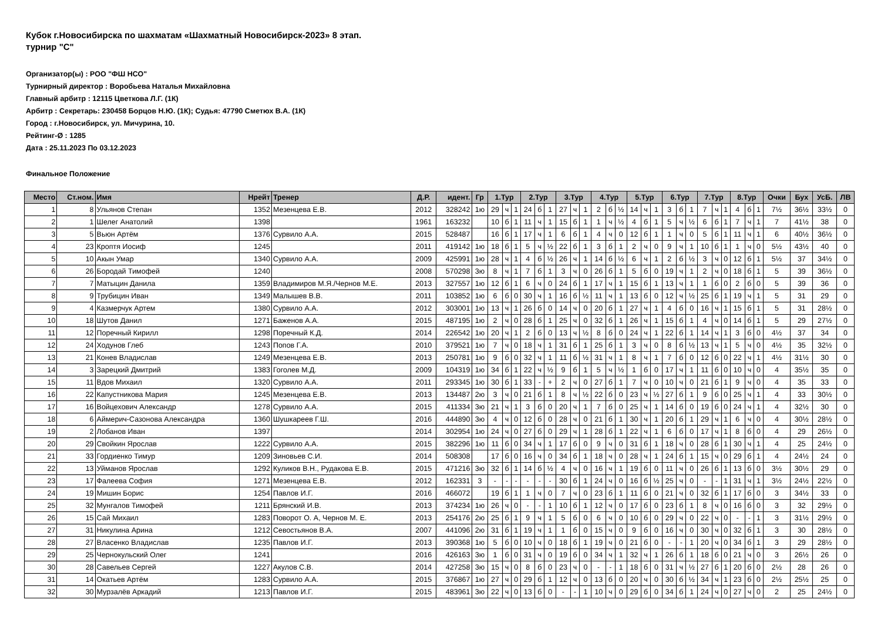Кубок г.Новосибирска по шахматам «Шахматный Новосибирск-2023» 8 этап.
турнир "C"
Организатор(ы) : РОО "ФШ НСО"
Турнирный директор : Воробьева Наталья Михайловна
Главный арбитр : 12115 Цветкова Л.Г. (1К)
Арбитр : Секретарь: 230458 Борцов Н.Ю. (1К); Судья: 47790 Сметюх В.А. (1К)
Город : г.Новосибирск, ул. Мичурина, 10.
Рейтинг-Ø : 1285
Дата : 25.11.2023 По 03.12.2023
Финальное Положение
| Место | Ст.ном. | Имя | Нрейт | Тренер | Д.Р. | идент. | Гр | 1.Тур | | | 2.Тур | | | 3.Тур | | | 4.Тур | | | 5.Тур | | | 6.Тур | | | 7.Тур | | | 8.Тур | | | Очки | Бух | УсБ. | ЛВ |
| --- | --- | --- | --- | --- | --- | --- | --- | --- | --- | --- | --- | --- | --- | --- | --- | --- | --- | --- | --- | --- | --- | --- | --- | --- | --- | --- | --- | --- | --- | --- | --- | --- | --- | --- | --- |
| 1 | 8 | Ульянов Степан | 1352 | Мезенцева Е.В. | 2012 | 328242 | 1ю | 29 | ч | 1 | 24 | б | 1 | 27 | ч | 1 | 2 | б | ½ | 14 | ч | 1 | 3 | б | 1 | 7 | ч | 1 | 4 | б | 1 | 7½ | 36½ | 33½ | 0 |
| 2 | 1 | Шелег Анатолий | 1398 | | 1961 | 163232 | | 10 | б | 1 | 11 | ч | 1 | 15 | б | 1 | 1 | ч | ½ | 4 | б | 1 | 5 | ч | ½ | 6 | б | 1 | 7 | ч | 1 | 7 | 41½ | 38 | 0 |
| 3 | 5 | Вьюн Артём | 1376 | Сурвило А.А. | 2015 | 528487 | | 16 | б | 1 | 17 | ч | 1 | 6 | б | 1 | 4 | ч | 0 | 12 | б | 1 | 1 | ч | 0 | 5 | б | 1 | 11 | ч | 1 | 6 | 40½ | 36½ | 0 |
| 4 | 23 | Кроптя Иосиф | 1245 | | 2011 | 419142 | 1ю | 18 | б | 1 | 5 | ч | ½ | 22 | б | 1 | 3 | б | 1 | 2 | ч | 0 | 9 | ч | 1 | 10 | б | 1 | 1 | ч | 0 | 5½ | 43½ | 40 | 0 |
| 5 | 10 | Акын Умар | 1340 | Сурвило А.А. | 2009 | 425991 | 1ю | 28 | ч | 1 | 4 | б | ½ | 26 | ч | 1 | 14 | б | ½ | 6 | ч | 1 | 2 | б | ½ | 3 | ч | 0 | 12 | б | 1 | 5½ | 37 | 34½ | 0 |
| 6 | 26 | Бородай Тимофей | 1240 | | 2008 | 570298 | 3ю | 8 | ч | 1 | 7 | б | 1 | 3 | ч | 0 | 26 | б | 1 | 5 | б | 0 | 19 | ч | 1 | 2 | ч | 0 | 18 | б | 1 | 5 | 39 | 36½ | 0 |
| 7 | 7 | Матыцин Данила | 1359 | Владимиров М.Я./Чернов М.Е. | 2013 | 327557 | 1ю | 12 | б | 1 | 6 | ч | 0 | 24 | б | 1 | 17 | ч | 1 | 15 | б | 1 | 13 | ч | 1 | 1 | б | 0 | 2 | б | 0 | 5 | 39 | 36 | 0 |
| 8 | 9 | Трубицин Иван | 1349 | Малышев В.В. | 2011 | 103852 | 1ю | 6 | б | 0 | 30 | ч | 1 | 16 | б | ½ | 11 | ч | 1 | 13 | б | 0 | 12 | ч | ½ | 25 | б | 1 | 19 | ч | 1 | 5 | 31 | 29 | 0 |
| 9 | 4 | Казмерчук Артем | 1380 | Сурвило А.А. | 2012 | 303001 | 1ю | 13 | ч | 1 | 26 | б | 0 | 14 | ч | 0 | 20 | б | 1 | 27 | ч | 1 | 4 | б | 0 | 16 | ч | 1 | 15 | б | 1 | 5 | 31 | 28½ | 0 |
| 10 | 18 | Шутов Данил | 1271 | Баженов А.А. | 2015 | 487195 | 1ю | 2 | ч | 0 | 28 | б | 1 | 25 | ч | 0 | 32 | б | 1 | 26 | ч | 1 | 15 | б | 1 | 4 | ч | 0 | 14 | б | 1 | 5 | 29 | 27½ | 0 |
| 11 | 12 | Поречный Кирилл | 1298 | Поречный К.Д. | 2014 | 226542 | 1ю | 20 | ч | 1 | 2 | б | 0 | 13 | ч | ½ | 8 | б | 0 | 24 | ч | 1 | 22 | б | 1 | 14 | ч | 1 | 3 | б | 0 | 4½ | 37 | 34 | 0 |
| 12 | 24 | Ходунов Глеб | 1243 | Попов Г.А. | 2010 | 379521 | 1ю | 7 | ч | 0 | 18 | ч | 1 | 31 | б | 1 | 25 | б | 1 | 3 | ч | 0 | 8 | б | ½ | 13 | ч | 1 | 5 | ч | 0 | 4½ | 35 | 32½ | 0 |
| 13 | 21 | Конев Владислав | 1249 | Мезенцева Е.В. | 2013 | 250781 | 1ю | 9 | б | 0 | 32 | ч | 1 | 11 | б | ½ | 31 | ч | 1 | 8 | ч | 1 | 7 | б | 0 | 12 | б | 0 | 22 | ч | 1 | 4½ | 31½ | 30 | 0 |
| 14 | 3 | Зарецкий Дмитрий | 1383 | Гоголев М.Д. | 2009 | 104319 | 1ю | 34 | б | 1 | 22 | ч | ½ | 9 | б | 1 | 5 | ч | ½ | 1 | б | 0 | 17 | ч | 1 | 11 | б | 0 | 10 | ч | 0 | 4 | 35½ | 35 | 0 |
| 15 | 11 | Вдов Михаил | 1320 | Сурвило А.А. | 2011 | 293345 | 1ю | 30 | б | 1 | 33 | - | + | 2 | ч | 0 | 27 | б | 1 | 7 | ч | 0 | 10 | ч | 0 | 21 | б | 1 | 9 | ч | 0 | 4 | 35 | 33 | 0 |
| 16 | 22 | Капустникова Мария | 1245 | Мезенцева Е.В. | 2013 | 134487 | 2ю | 3 | ч | 0 | 21 | б | 1 | 8 | ч | ½ | 22 | б | 0 | 23 | ч | ½ | 27 | б | 1 | 9 | б | 0 | 25 | ч | 1 | 4 | 33 | 30½ | 0 |
| 17 | 16 | Войцехович Александр | 1278 | Сурвило А.А. | 2015 | 411334 | 3ю | 21 | ч | 1 | 3 | б | 0 | 20 | ч | 1 | 7 | б | 0 | 25 | ч | 1 | 14 | б | 0 | 19 | б | 0 | 24 | ч | 1 | 4 | 32½ | 30 | 0 |
| 18 | 6 | Аймерич-Сазонова Александра | 1360 | Шушкареев Г.Ш. | 2016 | 444890 | 3ю | 4 | ч | 0 | 12 | б | 0 | 28 | ч | 0 | 21 | б | 1 | 30 | ч | 1 | 20 | б | 1 | 29 | ч | 1 | 6 | ч | 0 | 4 | 30½ | 28½ | 0 |
| 19 | 2 | Лобанов Иван | 1397 | | 2014 | 302954 | 1ю | 24 | ч | 0 | 27 | б | 0 | 29 | ч | 1 | 28 | б | 1 | 22 | ч | 1 | 6 | б | 0 | 17 | ч | 1 | 8 | б | 0 | 4 | 29 | 26½ | 0 |
| 20 | 29 | Свойкин Ярослав | 1222 | Сурвило А.А. | 2015 | 382296 | 1ю | 11 | б | 0 | 34 | ч | 1 | 17 | б | 0 | 9 | ч | 0 | 31 | б | 1 | 18 | ч | 0 | 28 | б | 1 | 30 | ч | 1 | 4 | 25 | 24½ | 0 |
| 21 | 33 | Гордиенко Тимур | 1209 | Зиновьев С.И. | 2014 | 508308 | | 17 | б | 0 | 16 | ч | 0 | 34 | б | 1 | 18 | ч | 0 | 28 | ч | 1 | 24 | б | 1 | 15 | ч | 0 | 29 | б | 1 | 4 | 24½ | 24 | 0 |
| 22 | 13 | Уйманов Ярослав | 1292 | Куликов В.Н., Рудакова Е.В. | 2015 | 471216 | 3ю | 32 | б | 1 | 14 | б | ½ | 4 | ч | 0 | 16 | ч | 1 | 19 | б | 0 | 11 | ч | 0 | 26 | б | 1 | 13 | б | 0 | 3½ | 30½ | 29 | 0 |
| 23 | 17 | Фалеева София | 1271 | Мезенцева Е.В. | 2012 | 162331 | 3 | - | - | - | - | - | - | 30 | б | 1 | 24 | ч | 0 | 16 | б | ½ | 25 | ч | 0 | - | - | 1 | 31 | ч | 1 | 3½ | 24½ | 22½ | 0 |
| 24 | 19 | Мишин Борис | 1254 | Павлов И.Г. | 2016 | 466072 | | 19 | б | 1 | 1 | ч | 0 | 7 | ч | 0 | 23 | б | 1 | 11 | б | 0 | 21 | ч | 0 | 32 | б | 1 | 17 | б | 0 | 3 | 34½ | 33 | 0 |
| 25 | 32 | Мунгалов Тимофей | 1211 | Брянский И.В. | 2013 | 374234 | 1ю | 26 | ч | 0 | - | - | 1 | 10 | б | 1 | 12 | ч | 0 | 17 | б | 0 | 23 | б | 1 | 8 | ч | 0 | 16 | б | 0 | 3 | 32 | 29½ | 0 |
| 26 | 15 | Сай Михаил | 1283 | Поворот О. А, Чернов М. Е. | 2013 | 254176 | 2ю | 25 | б | 1 | 9 | ч | 1 | 5 | б | 0 | 6 | ч | 0 | 10 | б | 0 | 29 | ч | 0 | 22 | ч | 0 | - | - | 1 | 3 | 31½ | 29½ | 0 |
| 27 | 31 | Никулина Арина | 1212 | Севостьянов В.А. | 2007 | 441096 | 2ю | 31 | б | 1 | 19 | ч | 1 | 1 | б | 0 | 15 | ч | 0 | 9 | б | 0 | 16 | ч | 0 | 30 | ч | 0 | 32 | б | 1 | 3 | 30 | 28½ | 0 |
| 28 | 27 | Власенко Владислав | 1235 | Павлов И.Г. | 2013 | 390368 | 1ю | 5 | б | 0 | 10 | ч | 0 | 18 | б | 1 | 19 | ч | 0 | 21 | б | 0 | - | - | 1 | 20 | ч | 0 | 34 | б | 1 | 3 | 29 | 28½ | 0 |
| 29 | 25 | Чернокульский Олег | 1241 | | 2016 | 426163 | 3ю | 1 | б | 0 | 31 | ч | 0 | 19 | б | 0 | 34 | ч | 1 | 32 | ч | 1 | 26 | б | 1 | 18 | б | 0 | 21 | ч | 0 | 3 | 26½ | 26 | 0 |
| 30 | 28 | Савельев Сергей | 1227 | Акулов С.В. | 2014 | 427258 | 3ю | 15 | ч | 0 | 8 | б | 0 | 23 | ч | 0 | - | - | 1 | 18 | б | 0 | 31 | ч | ½ | 27 | б | 1 | 20 | б | 0 | 2½ | 28 | 26 | 0 |
| 31 | 14 | Окатьев Артём | 1283 | Сурвило А.А. | 2015 | 376867 | 1ю | 27 | ч | 0 | 29 | б | 1 | 12 | ч | 0 | 13 | б | 0 | 20 | ч | 0 | 30 | б | ½ | 34 | ч | 1 | 23 | б | 0 | 2½ | 25½ | 25 | 0 |
| 32 | 30 | Мурзалёв Аркадий | 1213 | Павлов И.Г. | 2015 | 483961 | 3ю | 22 | ч | 0 | 13 | б | 0 | - | - | 1 | 10 | ч | 0 | 29 | б | 0 | 34 | б | 1 | 24 | ч | 0 | 27 | ч | 0 | 2 | 25 | 24½ | 0 |